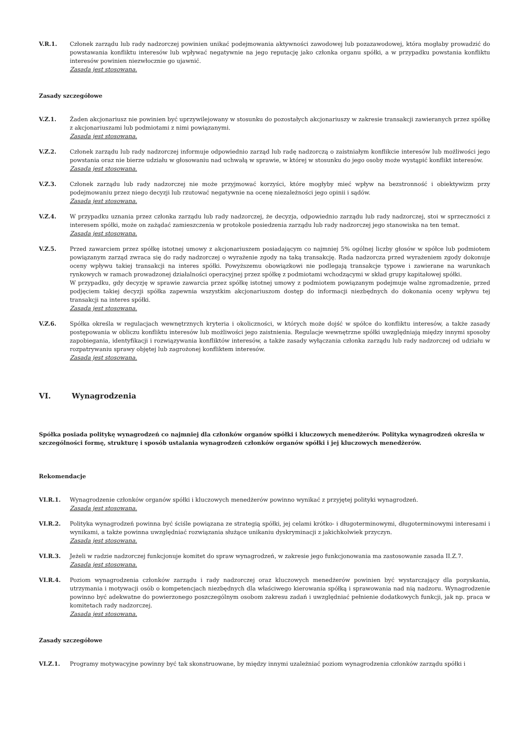V.R.1. Członek zarządu lub rady nadzorczej powinien unikać podejmowania aktywności zawodowej lub pozazawodowej, która mogłaby prowadzić do powstawania konfliktu interesów lub wpływać negatywnie na jego reputację jako członka organu spółki, a w przypadku powstania konfliktu interesów powinien niezwłocznie go ujawnić.
Zasada jest stosowana.
Zasady szczegółowe
V.Z.1. Żaden akcjonariusz nie powinien być uprzywilejowany w stosunku do pozostałych akcjonariuszy w zakresie transakcji zawieranych przez spółkę z akcjonariuszami lub podmiotami z nimi powiązanymi.
Zasada jest stosowana.
V.Z.2. Członek zarządu lub rady nadzorczej informuje odpowiednio zarząd lub radę nadzorczą o zaistniałym konflikcie interesów lub możliwości jego powstania oraz nie bierze udziału w głosowaniu nad uchwałą w sprawie, w której w stosunku do jego osoby może wystąpić konflikt interesów.
Zasada jest stosowana.
V.Z.3. Członek zarządu lub rady nadzorczej nie może przyjmować korzyści, które mogłyby mieć wpływ na bezstronność i obiektywizm przy podejmowaniu przez niego decyzji lub rzutować negatywnie na ocenę niezależności jego opinii i sądów.
Zasada jest stosowana.
V.Z.4. W przypadku uznania przez członka zarządu lub rady nadzorczej, że decyzja, odpowiednio zarządu lub rady nadzorczej, stoi w sprzeczności z interesem spółki, może on zażądać zamieszczenia w protokole posiedzenia zarządu lub rady nadzorczej jego stanowiska na ten temat.
Zasada jest stosowana.
V.Z.5. Przed zawarciem przez spółkę istotnej umowy z akcjonariuszem posiadającym co najmniej 5% ogólnej liczby głosów w spółce lub podmiotem powiązanym zarząd zwraca się do rady nadzorczej o wyrażenie zgody na taką transakcję. Rada nadzorcza przed wyrażeniem zgody dokonuje oceny wpływu takiej transakcji na interes spółki. Powyższemu obowiązkowi nie podlegają transakcje typowe i zawierane na warunkach rynkowych w ramach prowadzonej działalności operacyjnej przez spółkę z podmiotami wchodzącymi w skład grupy kapitałowej spółki.
W przypadku, gdy decyzję w sprawie zawarcia przez spółkę istotnej umowy z podmiotem powiązanym podejmuje walne zgromadzenie, przed podjęciem takiej decyzji spółka zapewnia wszystkim akcjonariuszom dostęp do informacji niezbędnych do dokonania oceny wpływu tej transakcji na interes spółki.
Zasada jest stosowana.
V.Z.6. Spółka określa w regulacjach wewnętrznych kryteria i okoliczności, w których może dojść w spółce do konfliktu interesów, a także zasady postępowania w obliczu konfliktu interesów lub możliwości jego zaistnienia. Regulacje wewnętrzne spółki uwzględniają między innymi sposoby zapobiegania, identyfikacji i rozwiązywania konfliktów interesów, a także zasady wyłączania członka zarządu lub rady nadzorczej od udziału w rozpatrywaniu sprawy objętej lub zagrożonej konfliktem interesów.
Zasada jest stosowana.
VI. Wynagrodzenia
Spółka posiada politykę wynagrodzeń co najmniej dla członków organów spółki i kluczowych menedżerów. Polityka wynagrodzeń określa w szczególności formę, strukturę i sposób ustalania wynagrodzeń członków organów spółki i jej kluczowych menedżerów.
Rekomendacje
VI.R.1. Wynagrodzenie członków organów spółki i kluczowych menedżerów powinno wynikać z przyjętej polityki wynagrodzeń.
Zasada jest stosowana.
VI.R.2. Polityka wynagrodzeń powinna być ściśle powiązana ze strategią spółki, jej celami krótko- i długoterminowymi, długoterminowymi interesami i wynikami, a także powinna uwzględniać rozwiązania służące unikaniu dyskryminacji z jakichkolwiek przyczyn.
Zasada jest stosowana.
VI.R.3. Jeżeli w radzie nadzorczej funkcjonuje komitet do spraw wynagrodzeń, w zakresie jego funkcjonowania ma zastosowanie zasada II.Z.7.
Zasada jest stosowana.
VI.R.4. Poziom wynagrodzenia członków zarządu i rady nadzorczej oraz kluczowych menedżerów powinien być wystarczający dla pozyskania, utrzymania i motywacji osób o kompetencjach niezbędnych dla właściwego kierowania spółką i sprawowania nad nią nadzoru. Wynagrodzenie powinno być adekwatne do powierzonego poszczególnym osobom zakresu zadań i uwzględniać pełnienie dodatkowych funkcji, jak np. praca w komitetach rady nadzorczej.
Zasada jest stosowana.
Zasady szczegółowe
VI.Z.1. Programy motywacyjne powinny być tak skonstruowane, by między innymi uzależniać poziom wynagrodzenia członków zarządu spółki i